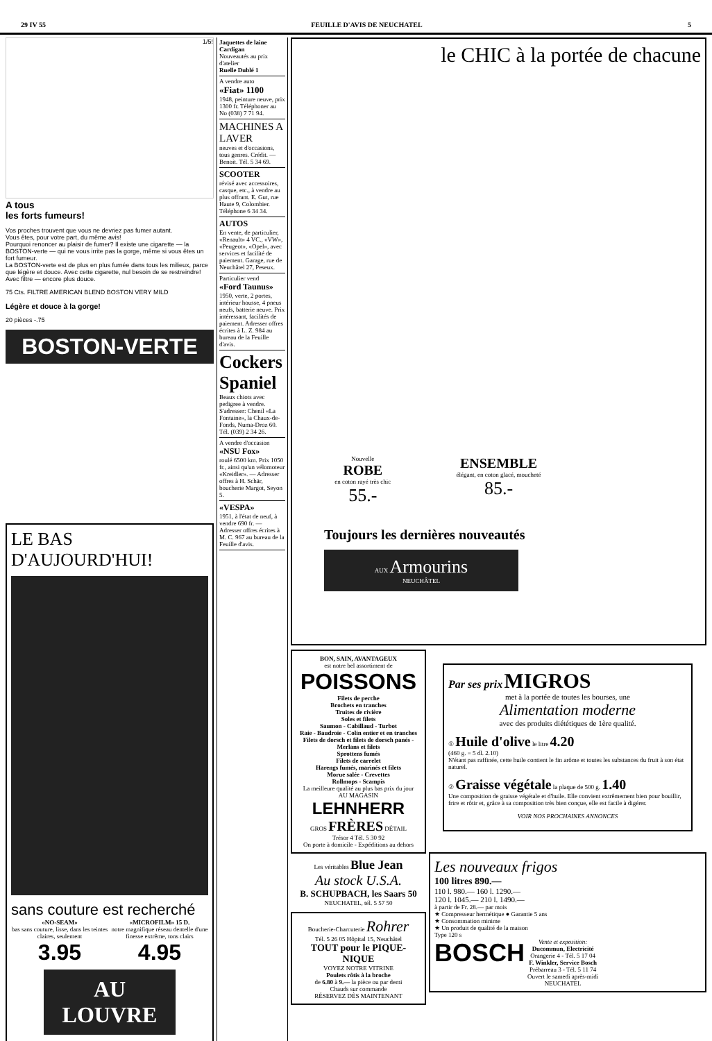29 IV 55 FEUILLE D'AVIS DE NEUCHATEL 5
1/5!
A tous
les forts fumeurs!
Vos proches trouvent que vous ne devriez pas fumer autant.
Vous êtes, pour votre part, du même avis!
Pourquoi renoncer au plaisir de fumer? Il existe une cigarette — la BOSTON-verte — qui ne vous irrite pas la gorge, même si vous êtes un fort fumeur.
La BOSTON-verte est de plus en plus fumée dans tous les milieux, parce que légère et douce. Avec cette cigarette, nul besoin de se restreindre! Avec filtre — encore plus douce.
75 Cts. FILTRE AMERICAN BLEND BOSTON VERY MILD
Légère et douce à la gorge!
20 pièces -.75
BOSTON-VERTE
LE BAS D'AUJOURD'HUI!
sans couture est recherché
«NO-SEAM»
bas sans couture, lisse, dans les teintes claires, seulement
3.95
«MICROFILM» 15 D.
notre magnifique réseau dentelle d'une finesse extrême, tons clairs
4.95
AU LOUVRE
Jaquettes de laine Cardigan
Nouveautés au prix d'atelier
Ruelle Dublé 1
A vendre auto
«Fiat» 1100
1948, peinture neuve, prix 1300 fr. Téléphoner au No (038) 7 71 94.
MACHINES A LAVER
neuves et d'occasions, tous genres. Crédit. — Benoit. Tél. 5 34 69.
SCOOTER
révisé avec accessoires, casque, etc., à vendre au plus offrant. E. Gut, rue Haute 9, Colombier. Téléphone 6 34 34.
AUTOS
En vente, de particulier, «Renault» 4 VC., «VW», «Peugeot», «Opel», avec services et facilité de paiement. Garage, rue de Neuchâtel 27, Peseux.
Particulier vend
«Ford Taunus»
1950, verte, 2 portes, intérieur housse, 4 pneus neufs, batterie neuve. Prix intéressant, facilités de paiement. Adresser offres écrites à L. Z. 984 au bureau de la Feuille d'avis.
Cockers Spaniel
Beaux chiots avec pedigree à vendre.
S'adresser: Chenil «La Fontaine», la Chaux-de-Fonds, Numa-Droz 60. Tél. (039) 2 34 26.
A vendre d'occasion
«NSU Fox»
roulé 6500 km. Prix 1050 fr., ainsi qu'un vélomoteur «Kreidler». — Adresser offres à H. Schär, boucherie Margot, Seyon 5.
«VESPA»
1951, à l'état de neuf, à vendre 690 fr. — Adresser offres écrites à M. C. 967 au bureau de la Feuille d'avis.
le CHIC à la portée de chacune
Nouvelle
ROBE
en coton rayé très chic
55.-
ENSEMBLE
élégant, en coton glacé, moucheté
85.-
Toujours les dernières nouveautés
AUX Armourins
NEUCHÂTEL
BON, SAIN, AVANTAGEUX
est notre bel assortiment de
POISSONS
Filets de perche
Brochets en tranches
Truites de rivière
Soles et filets
Saumon - Cabillaud - Turbot
Raie - Baudroie - Colin entier et en tranches
Filets de dorsch et filets de dorsch panés - Merlans et filets
Sprottens fumés
Filets de carrelet
Harengs fumés, marinés et filets
Morue salée - Crevettes
Rollmops - Scampis
La meilleure qualité au plus bas prix du jour
AU MAGASIN
LEHNHERR
GROS FRÈRES DÉTAIL
Trésor 4 Tél. 5 30 92
On porte à domicile - Expéditions au dehors
Les véritables Blue Jean
Au stock U.S.A.
B. SCHUPBACH, les Saars 50
NEUCHATEL, tél. 5 57 50
Boucherie-Charcuterie Rohrer
Tél. 5 26 05 Hôpital 15, Neuchâtel
TOUT pour le PIQUE-NIQUE
VOYEZ NOTRE VITRINE
Poulets rôtis à la broche
de 6.80 à 9.— la pièce ou par demi
Chauds sur commande
RÉSERVEZ DÈS MAINTENANT
Par ses prix MIGROS
met à la portée de toutes les bourses, une
Alimentation moderne
avec des produits diététiques de 1ère qualité.
① Huile d'olive le litre 4.20
(460 g. = 5 dl. 2.10)
N'étant pas raffinée, cette huile contient le fin arôme et toutes les substances du fruit à son état naturel.
② Graisse végétale la plaque de 500 g. 1.40
Une composition de graisse végétale et d'huile. Elle convient extrêmement bien pour bouillir, frire et rôtir et, grâce à sa composition très bien conçue, elle est facile à digérer.
VOIR NOS PROCHAINES ANNONCES
Les nouveaux frigos
100 litres 890.—
110 l. 980.— 160 l. 1290.—
120 l. 1045.— 210 l. 1490.—
à partir de Fr. 28.— par mois
★ Compresseur hermétique ● Garantie 5 ans
★ Consommation minime
★ Un produit de qualité de la maison
Type 120 s
BOSCH
Vente et exposition:
Ducommun, Electricité
Orangerie 4 - Tél. 5 17 04
F. Winkler, Service Bosch
Prébarreau 3 - Tél. 5 11 74
Ouvert le samedi après-midi
NEUCHATEL